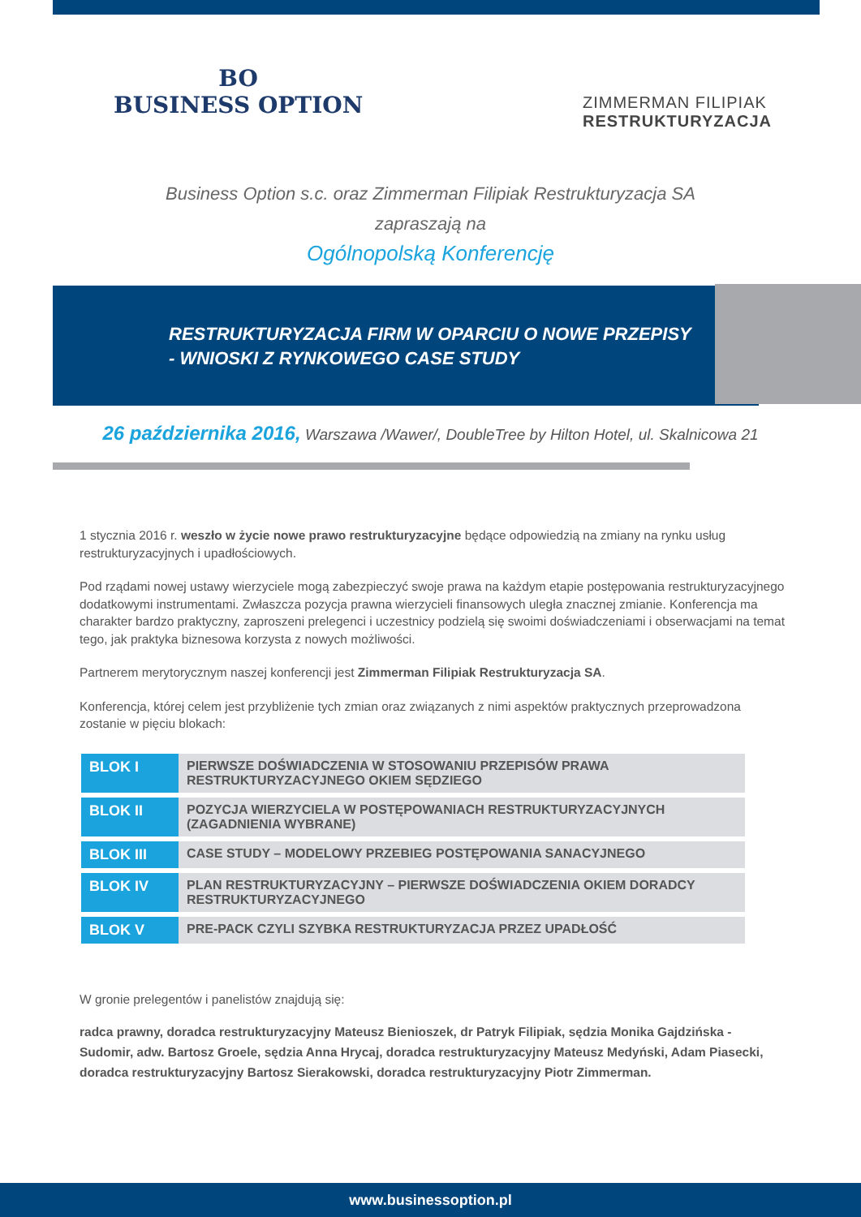BO
BUSINESS OPTION
ZIMMERMAN FILIPIAK
RESTRUKTURYZACJA
Business Option s.c. oraz Zimmerman Filipiak Restrukturyzacja SA
zapraszają na
Ogólnopolską Konferencję
RESTRUKTURYZACJA FIRM W OPARCIU O NOWE PRZEPISY
- WNIOSKI Z RYNKOWEGO CASE STUDY
26 października 2016, Warszawa /Wawer/, DoubleTree by Hilton Hotel, ul. Skalnicowa 21
1 stycznia 2016 r. weszło w życie nowe prawo restrukturyzacyjne będące odpowiedzią na zmiany na rynku usług restrukturyzacyjnych i upadłościowych.
Pod rządami nowej ustawy wierzyciele mogą zabezpieczyć swoje prawa na każdym etapie postępowania restrukturyzacyjnego dodatkowymi instrumentami. Zwłaszcza pozycja prawna wierzycieli finansowych uległa znacznej zmianie. Konferencja ma charakter bardzo praktyczny, zaproszeni prelegenci i uczestnicy podzielą się swoimi doświadczeniami i obserwacjami na temat tego, jak praktyka biznesowa korzysta z nowych możliwości.
Partnerem merytorycznym naszej konferencji jest Zimmerman Filipiak Restrukturyzacja SA.
Konferencja, której celem jest przybliżenie tych zmian oraz związanych z nimi aspektów praktycznych przeprowadzona zostanie w pięciu blokach:
| BLOK I | PIERWSZE DOŚWIADCZENIA W STOSOWANIU PRZEPISÓW PRAWA RESTRUKTURYZACYJNEGO OKIEM SĘDZIEGO |
| BLOK II | POZYCJA WIERZYCIELA W POSTĘPOWANIACH RESTRUKTURYZACYJNYCH (ZAGADNIENIA WYBRANE) |
| BLOK III | CASE STUDY – MODELOWY PRZEBIEG POSTĘPOWANIA SANACYJNEGO |
| BLOK IV | PLAN RESTRUKTURYZACYJNY – PIERWSZE DOŚWIADCZENIA OKIEM DORADCY RESTRUKTURYZACYJNEGO |
| BLOK V | PRE-PACK CZYLI SZYBKA RESTRUKTURYZACJA PRZEZ UPADŁOŚĆ |
W gronie prelegentów i panelistów znajdują się:
radca prawny, doradca restrukturyzacyjny Mateusz Bienioszek, dr Patryk Filipiak, sędzia Monika Gajdzińska - Sudomir, adw. Bartosz Groele, sędzia Anna Hrycaj, doradca restrukturyzacyjny Mateusz Medyński, Adam Piasecki, doradca restrukturyzacyjny Bartosz Sierakowski, doradca restrukturyzacyjny Piotr Zimmerman.
www.businessoption.pl